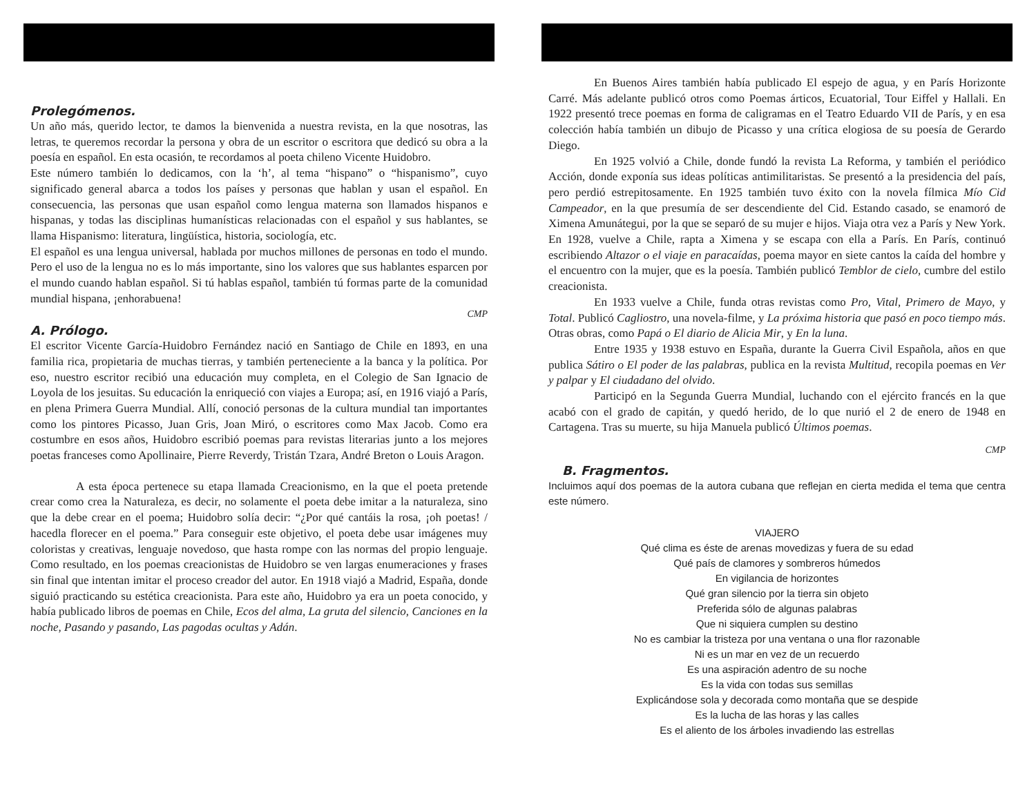Prolegómenos.
Un año más, querido lector, te damos la bienvenida a nuestra revista, en la que nosotras, las letras, te queremos recordar la persona y obra de un escritor o escritora que dedicó su obra a la poesía en español. En esta ocasión, te recordamos al poeta chileno Vicente Huidobro.
Este número también lo dedicamos, con la ‘h’, al tema “hispano” o “hispanismo”, cuyo significado general abarca a todos los países y personas que hablan y usan el español. En consecuencia, las personas que usan español como lengua materna son llamados hispanos e hispanas, y todas las disciplinas humanísticas relacionadas con el español y sus hablantes, se llama Hispanismo: literatura, lingüística, historia, sociología, etc.
El español es una lengua universal, hablada por muchos millones de personas en todo el mundo. Pero el uso de la lengua no es lo más importante, sino los valores que sus hablantes esparcen por el mundo cuando hablan español. Si tú hablas español, también tú formas parte de la comunidad mundial hispana, ¡enhorabuena!
CMP
A. Prólogo.
El escritor Vicente García-Huidobro Fernández nació en Santiago de Chile en 1893, en una familia rica, propietaria de muchas tierras, y también perteneciente a la banca y la política. Por eso, nuestro escritor recibió una educación muy completa, en el Colegio de San Ignacio de Loyola de los jesuitas. Su educación la enriqueció con viajes a Europa; así, en 1916 viajó a París, en plena Primera Guerra Mundial. Allí, conoció personas de la cultura mundial tan importantes como los pintores Picasso, Juan Gris, Joan Miró, o escritores como Max Jacob. Como era costumbre en esos años, Huidobro escribió poemas para revistas literarias junto a los mejores poetas franceses como Apollinaire, Pierre Reverdy, Tristán Tzara, André Breton o Louis Aragon.
A esta época pertenece su etapa llamada Creacionismo, en la que el poeta pretende crear como crea la Naturaleza, es decir, no solamente el poeta debe imitar a la naturaleza, sino que la debe crear en el poema; Huidobro solía decir: “¿Por qué cantáis la rosa, ¡oh poetas! / hacedla florecer en el poema.” Para conseguir este objetivo, el poeta debe usar imágenes muy coloristas y creativas, lenguaje novedoso, que hasta rompe con las normas del propio lenguaje. Como resultado, en los poemas creacionistas de Huidobro se ven largas enumeraciones y frases sin final que intentan imitar el proceso creador del autor. En 1918 viajó a Madrid, España, donde siguió practicando su estética creacionista. Para este año, Huidobro ya era un poeta conocido, y había publicado libros de poemas en Chile, Ecos del alma, La gruta del silencio, Canciones en la noche, Pasando y pasando, Las pagodas ocultas y Adán.
En Buenos Aires también había publicado El espejo de agua, y en París Horizonte Carré. Más adelante publicó otros como Poemas árticos, Ecuatorial, Tour Eiffel y Hallali. En 1922 presentó trece poemas en forma de caligramas en el Teatro Eduardo VII de París, y en esa colección había también un dibujo de Picasso y una crítica elogiosa de su poesía de Gerardo Diego.
En 1925 volvió a Chile, donde fundó la revista La Reforma, y también el periódico Acción, donde exponía sus ideas políticas antimilitaristas. Se presentó a la presidencia del país, pero perdió estrepitosamente. En 1925 también tuvo éxito con la novela fílmica Mío Cid Campeador, en la que presumía de ser descendiente del Cid. Estando casado, se enamoró de Ximena Amunátegui, por la que se separó de su mujer e hijos. Viaja otra vez a París y New York. En 1928, vuelve a Chile, rapta a Ximena y se escapa con ella a París. En París, continuó escribiendo Altazor o el viaje en paracaídas, poema mayor en siete cantos la caída del hombre y el encuentro con la mujer, que es la poesía. También publicó Temblor de cielo, cumbre del estilo creacionista.
En 1933 vuelve a Chile, funda otras revistas como Pro, Vital, Primero de Mayo, y Total. Publicó Cagliostro, una novela-filme, y La próxima historia que pasó en poco tiempo más. Otras obras, como Papá o El diario de Alicia Mir, y En la luna.
Entre 1935 y 1938 estuvo en España, durante la Guerra Civil Española, años en que publica Sátiro o El poder de las palabras, publica en la revista Multitud, recopila poemas en Ver y palpar y El ciudadano del olvido.
Participó en la Segunda Guerra Mundial, luchando con el ejército francés en la que acabó con el grado de capitán, y quedó herido, de lo que nurió el 2 de enero de 1948 en Cartagena. Tras su muerte, su hija Manuela publicó Últimos poemas.
CMP
B. Fragmentos.
Incluimos aquí dos poemas de la autora cubana que reflejan en cierta medida el tema que centra este número.
VIAJERO
Qué clima es éste de arenas movedizas y fuera de su edad
Qué país de clamores y sombreros húmedos
En vigilancia de horizontes
Qué gran silencio por la tierra sin objeto
Preferida sólo de algunas palabras
Que ni siquiera cumplen su destino
No es cambiar la tristeza por una ventana o una flor razonable
Ni es un mar en vez de un recuerdo
Es una aspiración adentro de su noche
Es la vida con todas sus semillas
Explicándose sola y decorada como montaña que se despide
Es la lucha de las horas y las calles
Es el aliento de los árboles invadiendo las estrellas